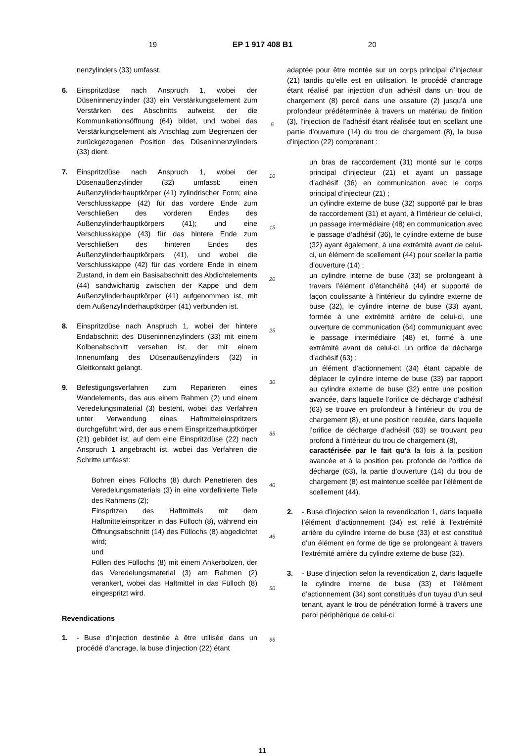19 EP 1 917 408 B1 20
nenzylinders (33) umfasst.
6. Einspritzdüse nach Anspruch 1, wobei der Düseninnenzylinder (33) ein Verstärkungselement zum Verstärken des Abschnitts aufweist, der die Kommunikationsöffnung (64) bildet, und wobei das Verstärkungselement als Anschlag zum Begrenzen der zurückgezogenen Position des Düseninnenzylinders (33) dient.
7. Einspritzdüse nach Anspruch 1, wobei der Düsenaußenzylinder (32) umfasst: einen Außenzylinderhauptkörper (41) zylindrischer Form; eine Verschlusskappe (42) für das vordere Ende zum Verschließen des vorderen Endes des Außenzylinderhauptkörpers (41); und eine Verschlusskappe (43) für das hintere Ende zum Verschließen des hinteren Endes des Außenzylinderhauptkörpers (41), und wobei die Verschlusskappe (42) für das vordere Ende in einem Zustand, in dem ein Basisabschnitt des Abdichtelements (44) sandwichartig zwischen der Kappe und dem Außenzylinderhauptkörper (41) aufgenommen ist, mit dem Außenzylinderhauptkörper (41) verbunden ist.
8. Einspritzdüse nach Anspruch 1, wobei der hintere Endabschnitt des Düseninnenzylinders (33) mit einem Kolbenabschnitt versehen ist, der mit einem Innenumfang des Düsenaußenzylinders (32) in Gleitkontakt gelangt.
9. Befestigungsverfahren zum Reparieren eines Wandelements, das aus einem Rahmen (2) und einem Veredelungsmaterial (3) besteht, wobei das Verfahren unter Verwendung eines Haftmitteleinspritzers durchgeführt wird, der aus einem Einspritzerhauptkörper (21) gebildet ist, auf dem eine Einspritzdüse (22) nach Anspruch 1 angebracht ist, wobei das Verfahren die Schritte umfasst:
Bohren eines Füllochs (8) durch Penetrieren des Veredelungsmaterials (3) in eine vordefinierte Tiefe des Rahmens (2);
Einspritzen des Haftmittels mit dem Haftmitteleinspritzer in das Fülloch (8), während ein Öffnungsabschnitt (14) des Füllochs (8) abgedichtet wird;
und
Füllen des Füllochs (8) mit einem Ankerbolzen, der das Veredelungsmaterial (3) am Rahmen (2) verankert, wobei das Haftmittel in das Fülloch (8) eingespritzt wird.
Revendications
1. - Buse d’injection destinée à être utilisée dans un procédé d’ancrage, la buse d’injection (22) étant
5
10
15
20
25
30
35
40
45
50
55
adaptée pour être montée sur un corps principal d’injecteur (21) tandis qu’elle est en utilisation, le procédé d’ancrage étant réalisé par injection d’un adhésif dans un trou de chargement (8) percé dans une ossature (2) jusqu’à une profondeur prédéterminée à travers un matériau de finition (3), l’injection de l’adhésif étant réalisée tout en scellant une partie d’ouverture (14) du trou de chargement (8), la buse d’injection (22) comprenant :
un bras de raccordement (31) monté sur le corps principal d’injecteur (21) et ayant un passage d’adhésif (36) en communication avec le corps principal d’injecteur (21) ;
un cylindre externe de buse (32) supporté par le bras de raccordement (31) et ayant, à l’intérieur de celui-ci, un passage intermédiaire (48) en communication avec le passage d’adhésif (36), le cylindre externe de buse (32) ayant également, à une extrémité avant de celui-ci, un élément de scellement (44) pour sceller la partie d’ouverture (14) ;
un cylindre interne de buse (33) se prolongeant à travers l’élément d’étanchéité (44) et supporté de façon coulissante à l’intérieur du cylindre externe de buse (32), le cylindre interne de buse (33) ayant, formée à une extrémité arrière de celui-ci, une ouverture de communication (64) communiquant avec le passage intermédiaire (48) et, formé à une extrémité avant de celui-ci, un orifice de décharge d’adhésif (63) ;
un élément d’actionnement (34) étant capable de déplacer le cylindre interne de buse (33) par rapport au cylindre externe de buse (32) entre une position avancée, dans laquelle l’orifice de décharge d’adhésif (63) se trouve en profondeur à l’intérieur du trou de chargement (8), et une position reculée, dans laquelle l’orifice de décharge d’adhésif (63) se trouvant peu profond à l’intérieur du trou de chargement (8),
caractérisée par le fait qu’à la fois à la position avancée et à la position peu profonde de l’orifice de décharge (63), la partie d’ouverture (14) du trou de chargement (8) est maintenue scellée par l’élément de scellement (44).
2. - Buse d’injection selon la revendication 1, dans laquelle l’élément d’actionnement (34) est relié à l’extrémité arrière du cylindre interne de buse (33) et est constitué d’un élément en forme de tige se prolongeant à travers l’extrémité arrière du cylindre externe de buse (32).
3. - Buse d’injection selon la revendication 2, dans laquelle le cylindre interne de buse (33) et l’élément d’actionnement (34) sont constitués d’un tuyau d’un seul tenant, ayant le trou de pénétration formé à travers une paroi périphérique de celui-ci.
11